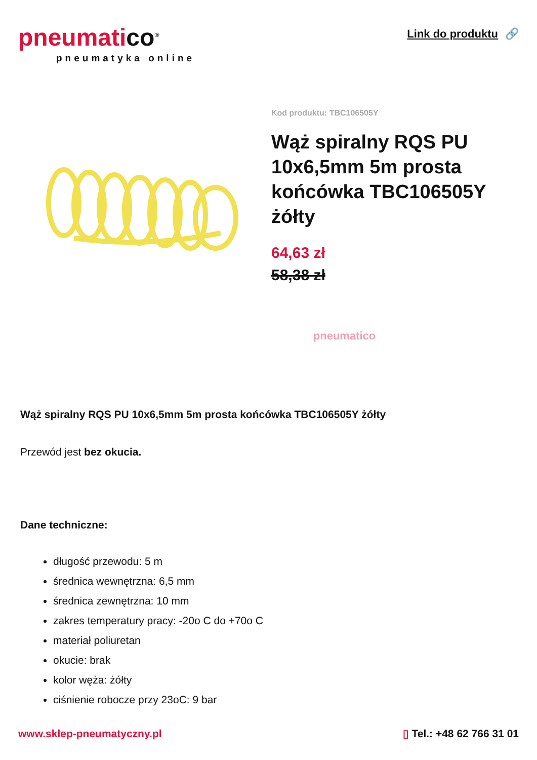pneumatico<sup>®</sup>
pneumatyka online
Link do produktu 🔗
Kod produktu: TBC106505Y
Wąż spiralny RQS PU 10x6,5mm 5m prosta końcówka TBC106505Y żółty
64,63 zł
58,38 zł
pneumatico
Wąż spiralny RQS PU 10x6,5mm 5m prosta końcówka TBC106505Y żółty
Przewód jest bez okucia.
Dane techniczne:
długość przewodu: 5 m
średnica wewnętrzna: 6,5 mm
średnica zewnętrzna: 10 mm
zakres temperatury pracy: -20o C do +70o C
materiał poliuretan
okucie: brak
kolor węża: żółty
ciśnienie robocze przy 23oC: 9 bar
www.sklep-pneumatyczny.pl ▯ Tel.: +48 62 766 31 01